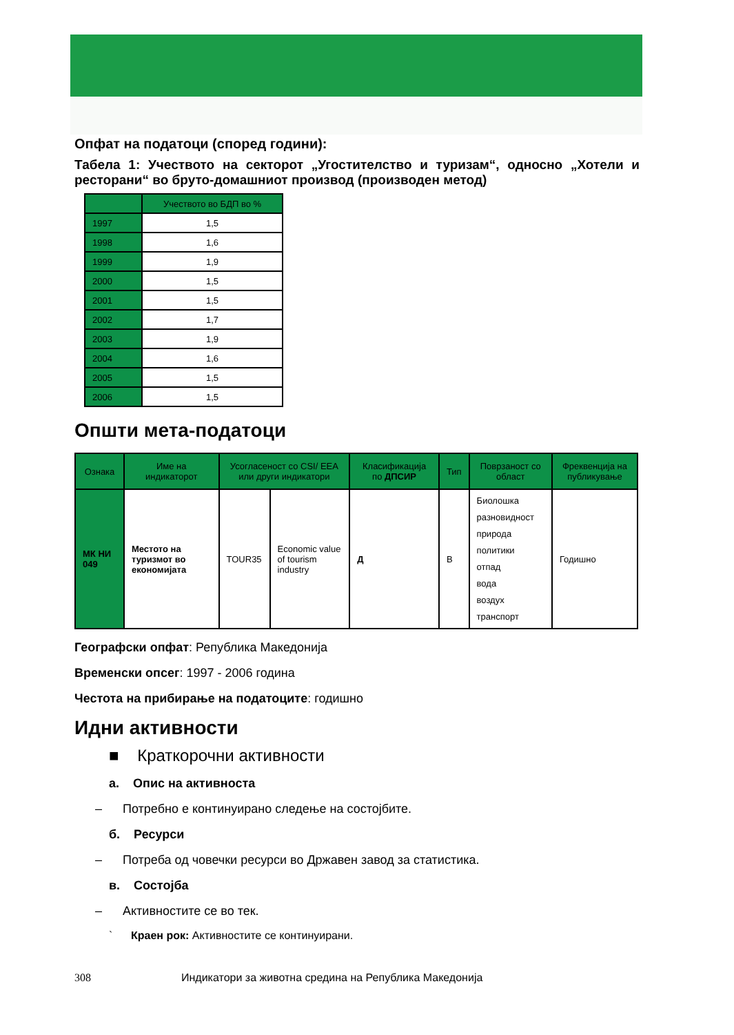Опфат на податоци (според години):
Табела 1: Учеството на секторот „Угостителство и туризам“, односно „Хотели и ресторани“ во бруто-домашниот производ (производен метод)
| | Учеството во БДП во % |
| --- | --- |
| 1997 | 1,5 |
| 1998 | 1,6 |
| 1999 | 1,9 |
| 2000 | 1,5 |
| 2001 | 1,5 |
| 2002 | 1,7 |
| 2003 | 1,9 |
| 2004 | 1,6 |
| 2005 | 1,5 |
| 2006 | 1,5 |
Општи мета-податоци
| Ознака | Име на индикаторот | Усогласеност со CSI/ EEA или други индикатори | | Класификација по ДПСИР | Тип | Поврзаност со област | Фреквенција на публикување |
| --- | --- | --- | --- | --- | --- | --- | --- |
| МК НИ 049 | Местото на туризмот во економијата | TOUR35 | Economic value of tourism industry | Д | В | Биолошка разновидност природа политики отпад вода воздух транспорт | Годишно |
Географски опфат: Република Македонија
Временски опсег: 1997 - 2006 година
Честота на прибирање на податоците: годишно
Идни активности
■ Краткорочни активности
а. Опис на активноста
– Потребно е континуирано следење на состојбите.
б. Ресурси
– Потреба од човечки ресурси во Државен завод за статистика.
в. Состојба
– Активностите се во тек.
` Краен рок: Активностите се континуирани.
308 Индикатори за животна средина на Република Македонија